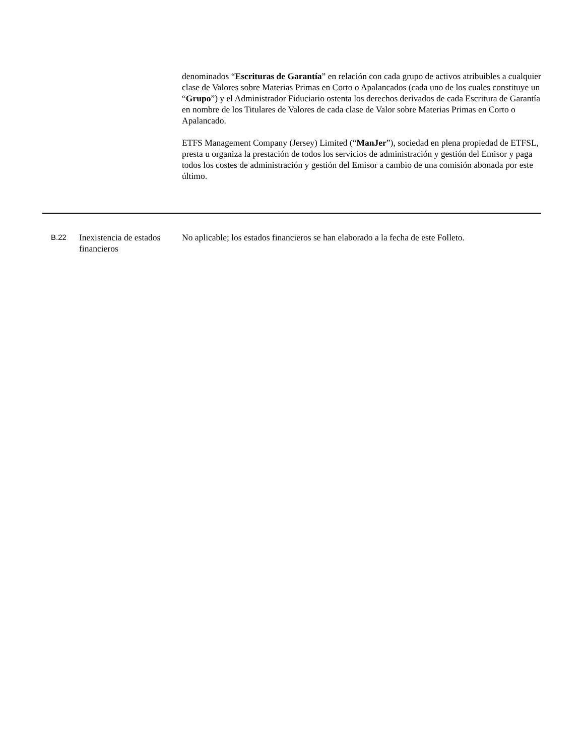denominados “Escrituras de Garantía” en relación con cada grupo de activos atribuibles a cualquier clase de Valores sobre Materias Primas en Corto o Apalancados (cada uno de los cuales constituye un “Grupo”) y el Administrador Fiduciario ostenta los derechos derivados de cada Escritura de Garantía en nombre de los Titulares de Valores de cada clase de Valor sobre Materias Primas en Corto o Apalancado.
ETFS Management Company (Jersey) Limited (“ManJer”), sociedad en plena propiedad de ETFSL, presta u organiza la prestación de todos los servicios de administración y gestión del Emisor y paga todos los costes de administración y gestión del Emisor a cambio de una comisión abonada por este último.
B.22
Inexistencia de estados financieros
No aplicable; los estados financieros se han elaborado a la fecha de este Folleto.